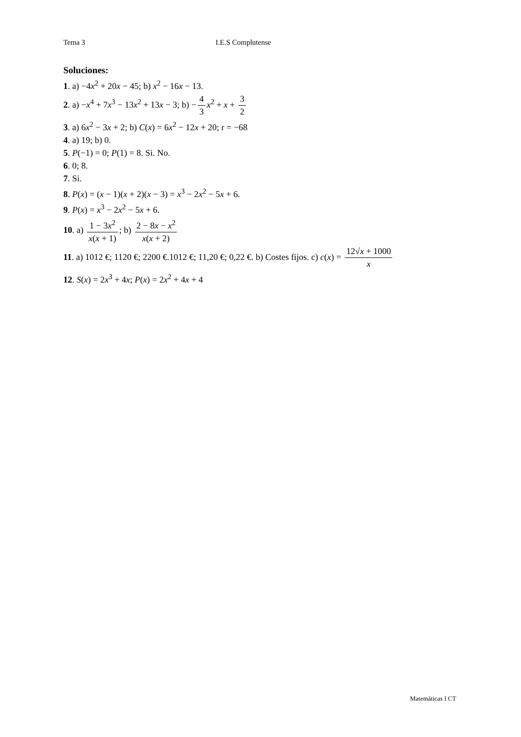Tema 3 I.E.S Complutense
Soluciones:
1. a) −4x<sup>2</sup> + 20x − 45; b) x<sup>2</sup> − 16x − 13.
2. a) −x<sup>4</sup> + 7x<sup>3</sup> − 13x<sup>2</sup> + 13x − 3; b) − 4 3 x<sup>2</sup> + x + 3 2
3. a) 6x<sup>2</sup> − 3x + 2; b) C(x) = 6x<sup>2</sup> − 12x + 20; r = −68
4. a) 19; b) 0.
5. P(−1) = 0; P(1) = 8. Si. No.
6. 0; 8.
7. Si.
8. P(x) = (x − 1)(x + 2)(x − 3) = x<sup>3</sup> − 2x<sup>2</sup> − 5x + 6.
9. P(x) = x<sup>3</sup> − 2x<sup>2</sup> − 5x + 6.
10. a) 1 − 3x<sup>2</sup> x(x + 1); b) 2 − 8x − x<sup>2</sup> x(x + 2)
11. a) 1012 €; 1120 €; 2200 €.1012 €; 11,20 €; 0,22 €. b) Costes fijos. c) c(x) = 12√x + 1000 x
12. S(x) = 2x<sup>3</sup> + 4x; P(x) = 2x<sup>2</sup> + 4x + 4
Matemáticas I CT